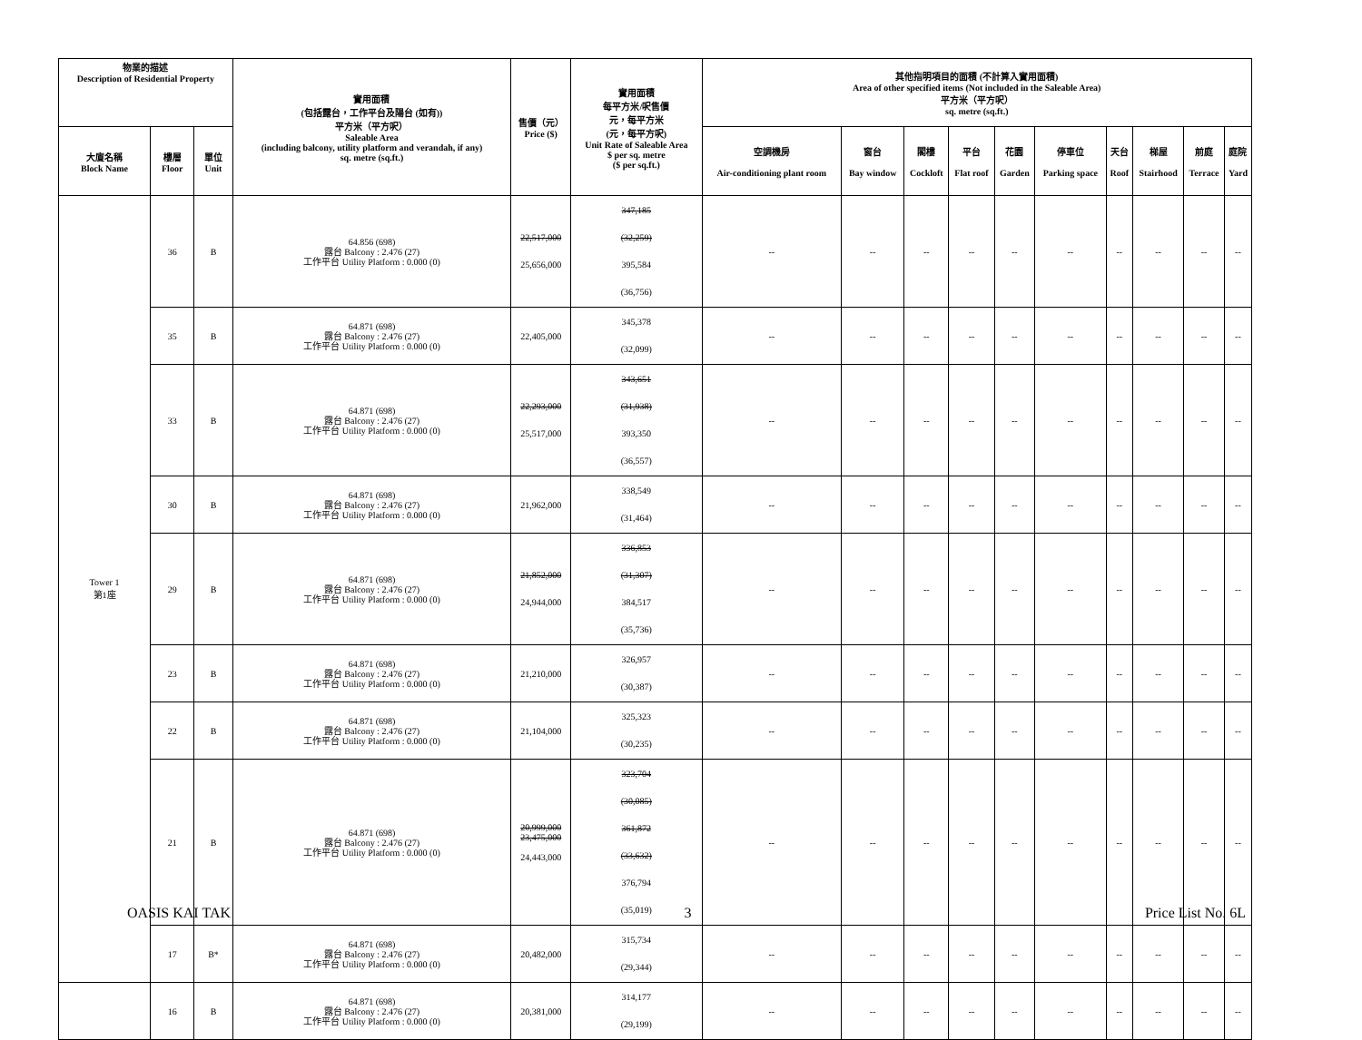| 物業的描述 Description of Residential Property | | | 實用面積 (包括露台，工作平台及陽台 (如有)) 平方米（平方呎） Saleable Area (including balcony, utility platform and verandah, if any) sq. metre (sq.ft.) | 售價（元） Price ($) | 實用面積 每平方米/呎售價 元，每平方米 (元，每平方呎) Unit Rate of Saleable Area $ per sq. metre ($ per sq.ft.) | 其他指明項目的面積 (不計算入實用面積) Area of other specified items (Not included in the Saleable Area) 平方米（平方呎） sq. metre (sq.ft.) | | | | | | | | | |
| --- | --- | --- | --- | --- | --- | --- | --- | --- | --- | --- | --- | --- | --- | --- | --- |
| 大廈名稱 Block Name | 樓層 Floor | 單位 Unit | | | | 空調機房 Air-conditioning plant room | 窗台 Bay window | 閣樓 Cockloft | 平台 Flat roof | 花園 Garden | 停車位 Parking space | 天台 Roof | 梯屋 Stairhood | 前庭 Terrace | 庭院 Yard |
| Tower 1 第1座 | 36 | B | 64.856 (698) 露台 Balcony : 2.476 (27) 工作平台 Utility Platform : 0.000 (0) | 22,517,000 25,656,000 | 347,185 (32,259) 395,584 (36,756) | -- | -- | -- | -- | -- | -- | -- | -- | -- | -- |
| | 35 | B | 64.871 (698) 露台 Balcony : 2.476 (27) 工作平台 Utility Platform : 0.000 (0) | 22,405,000 | 345,378 (32,099) | -- | -- | -- | -- | -- | -- | -- | -- | -- | -- |
| | 33 | B | 64.871 (698) 露台 Balcony : 2.476 (27) 工作平台 Utility Platform : 0.000 (0) | 22,293,000 25,517,000 | 343,651 (31,938) 393,350 (36,557) | -- | -- | -- | -- | -- | -- | -- | -- | -- | -- |
| | 30 | B | 64.871 (698) 露台 Balcony : 2.476 (27) 工作平台 Utility Platform : 0.000 (0) | 21,962,000 | 338,549 (31,464) | -- | -- | -- | -- | -- | -- | -- | -- | -- | -- |
| | 29 | B | 64.871 (698) 露台 Balcony : 2.476 (27) 工作平台 Utility Platform : 0.000 (0) | 21,852,000 24,944,000 | 336,853 (31,307) 384,517 (35,736) | -- | -- | -- | -- | -- | -- | -- | -- | -- | -- |
| | 23 | B | 64.871 (698) 露台 Balcony : 2.476 (27) 工作平台 Utility Platform : 0.000 (0) | 21,210,000 | 326,957 (30,387) | -- | -- | -- | -- | -- | -- | -- | -- | -- | -- |
| | 22 | B | 64.871 (698) 露台 Balcony : 2.476 (27) 工作平台 Utility Platform : 0.000 (0) | 21,104,000 | 325,323 (30,235) | -- | -- | -- | -- | -- | -- | -- | -- | -- | -- |
| | 21 | B | 64.871 (698) 露台 Balcony : 2.476 (27) 工作平台 Utility Platform : 0.000 (0) | 20,999,000 23,475,000 24,443,000 | 323,704 (30,085) 361,872 (33,632) 376,794 (35,019) | -- | -- | -- | -- | -- | -- | -- | -- | -- | -- |
| | 17 | B* | 64.871 (698) 露台 Balcony : 2.476 (27) 工作平台 Utility Platform : 0.000 (0) | 20,482,000 | 315,734 (29,344) | -- | -- | -- | -- | -- | -- | -- | -- | -- | -- |
| | 16 | B | 64.871 (698) 露台 Balcony : 2.476 (27) 工作平台 Utility Platform : 0.000 (0) | 20,381,000 | 314,177 (29,199) | -- | -- | -- | -- | -- | -- | -- | -- | -- | -- |
OASIS KAI TAK 3 Price List No. 6L